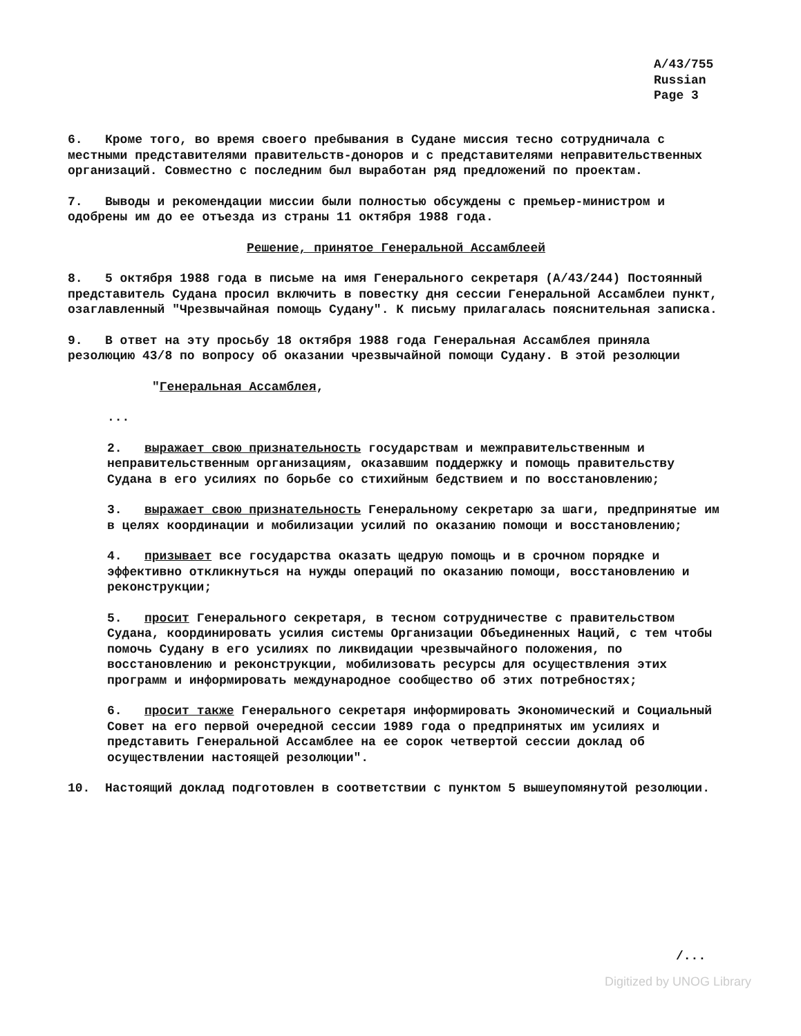A/43/755
Russian
Page 3
6. Кроме того, во время своего пребывания в Судане миссия тесно сотрудничала с местными представителями правительств-доноров и с представителями неправительственных организаций. Совместно с последним был выработан ряд предложений по проектам.
7. Выводы и рекомендации миссии были полностью обсуждены с премьер-министром и одобрены им до ее отъезда из страны 11 октября 1988 года.
Решение, принятое Генеральной Ассамблеей
8. 5 октября 1988 года в письме на имя Генерального секретаря (A/43/244) Постоянный представитель Судана просил включить в повестку дня сессии Генеральной Ассамблеи пункт, озаглавленный "Чрезвычайная помощь Судану". К письму прилагалась пояснительная записка.
9. В ответ на эту просьбу 18 октября 1988 года Генеральная Ассамблея приняла резолюцию 43/8 по вопросу об оказании чрезвычайной помощи Судану. В этой резолюции
"Генеральная Ассамблея,
...
2. выражает свою признательность государствам и межправительственным и неправительственным организациям, оказавшим поддержку и помощь правительству Судана в его усилиях по борьбе со стихийным бедствием и по восстановлению;
3. выражает свою признательность Генеральному секретарю за шаги, предпринятые им в целях координации и мобилизации усилий по оказанию помощи и восстановлению;
4. призывает все государства оказать щедрую помощь и в срочном порядке и эффективно откликнуться на нужды операций по оказанию помощи, восстановлению и реконструкции;
5. просит Генерального секретаря, в тесном сотрудничестве с правительством Судана, координировать усилия системы Организации Объединенных Наций, с тем чтобы помочь Судану в его усилиях по ликвидации чрезвычайного положения, по восстановлению и реконструкции, мобилизовать ресурсы для осуществления этих программ и информировать международное сообщество об этих потребностях;
6. просит также Генерального секретаря информировать Экономический и Социальный Совет на его первой очередной сессии 1989 года о предпринятых им усилиях и представить Генеральной Ассамблее на ее сорок четвертой сессии доклад об осуществлении настоящей резолюции".
10. Настоящий доклад подготовлен в соответствии с пунктом 5 вышеупомянутой резолюции.
/...
Digitized by UNOG Library